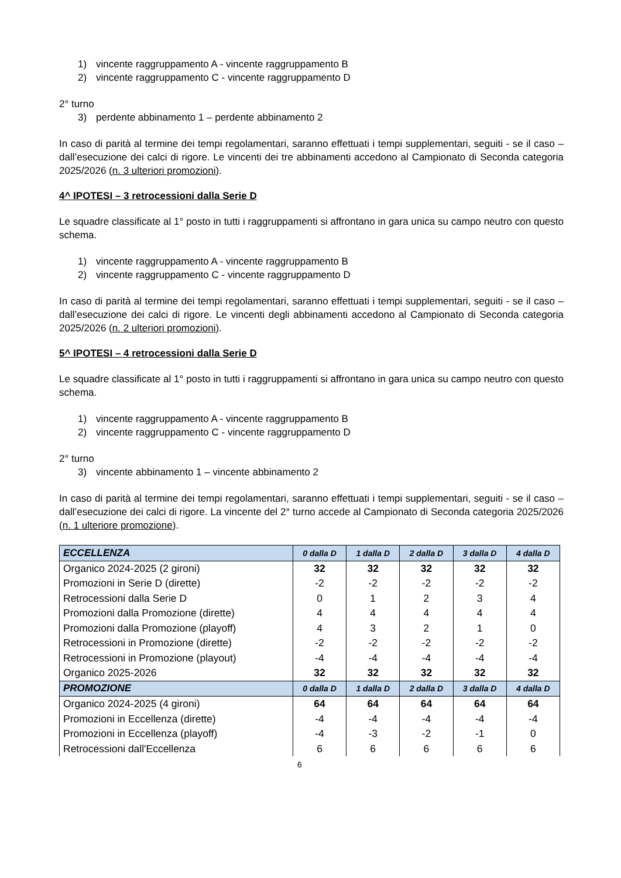1) vincente raggruppamento A - vincente raggruppamento B
2) vincente raggruppamento C - vincente raggruppamento D
2° turno
3) perdente abbinamento 1 – perdente abbinamento 2
In caso di parità al termine dei tempi regolamentari, saranno effettuati i tempi supplementari, seguiti - se il caso – dall’esecuzione dei calci di rigore. Le vincenti dei tre abbinamenti accedono al Campionato di Seconda categoria 2025/2026 (n. 3 ulteriori promozioni).
4^ IPOTESI – 3 retrocessioni dalla Serie D
Le squadre classificate al 1° posto in tutti i raggruppamenti si affrontano in gara unica su campo neutro con questo schema.
1) vincente raggruppamento A - vincente raggruppamento B
2) vincente raggruppamento C - vincente raggruppamento D
In caso di parità al termine dei tempi regolamentari, saranno effettuati i tempi supplementari, seguiti - se il caso – dall’esecuzione dei calci di rigore. Le vincenti degli abbinamenti accedono al Campionato di Seconda categoria 2025/2026 (n. 2 ulteriori promozioni).
5^ IPOTESI – 4 retrocessioni dalla Serie D
Le squadre classificate al 1° posto in tutti i raggruppamenti si affrontano in gara unica su campo neutro con questo schema.
1) vincente raggruppamento A - vincente raggruppamento B
2) vincente raggruppamento C - vincente raggruppamento D
2° turno
3) vincente abbinamento 1 – vincente abbinamento 2
In caso di parità al termine dei tempi regolamentari, saranno effettuati i tempi supplementari, seguiti - se il caso – dall’esecuzione dei calci di rigore. La vincente del 2° turno accede al Campionato di Seconda categoria 2025/2026 (n. 1 ulteriore promozione).
| ECCELLENZA | 0 dalla D | 1 dalla D | 2 dalla D | 3 dalla D | 4 dalla D |
| --- | --- | --- | --- | --- | --- |
| Organico 2024-2025 (2 gironi) | 32 | 32 | 32 | 32 | 32 |
| Promozioni in Serie D (dirette) | -2 | -2 | -2 | -2 | -2 |
| Retrocessioni dalla Serie D | 0 | 1 | 2 | 3 | 4 |
| Promozioni dalla Promozione (dirette) | 4 | 4 | 4 | 4 | 4 |
| Promozioni dalla Promozione (playoff) | 4 | 3 | 2 | 1 | 0 |
| Retrocessioni in Promozione (dirette) | -2 | -2 | -2 | -2 | -2 |
| Retrocessioni in Promozione (playout) | -4 | -4 | -4 | -4 | -4 |
| Organico 2025-2026 | 32 | 32 | 32 | 32 | 32 |
| PROMOZIONE | 0 dalla D | 1 dalla D | 2 dalla D | 3 dalla D | 4 dalla D |
| Organico 2024-2025 (4 gironi) | 64 | 64 | 64 | 64 | 64 |
| Promozioni in Eccellenza (dirette) | -4 | -4 | -4 | -4 | -4 |
| Promozioni in Eccellenza (playoff) | -4 | -3 | -2 | -1 | 0 |
| Retrocessioni dall'Eccellenza | 6 | 6 | 6 | 6 | 6 |
6